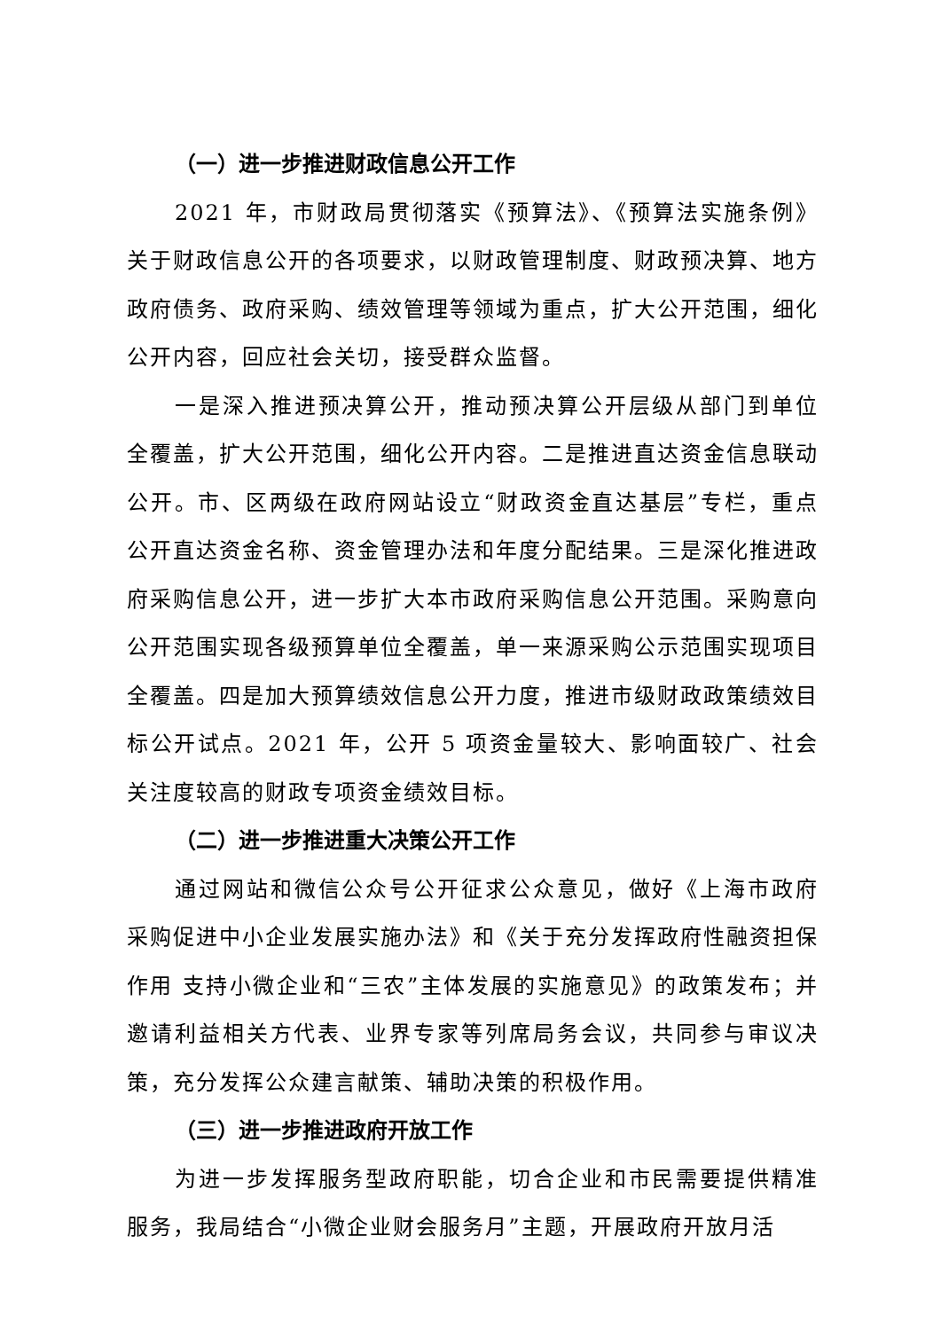（一）进一步推进财政信息公开工作
2021 年，市财政局贯彻落实《预算法》、《预算法实施条例》关于财政信息公开的各项要求，以财政管理制度、财政预决算、地方政府债务、政府采购、绩效管理等领域为重点，扩大公开范围，细化公开内容，回应社会关切，接受群众监督。
一是深入推进预决算公开，推动预决算公开层级从部门到单位全覆盖，扩大公开范围，细化公开内容。二是推进直达资金信息联动公开。市、区两级在政府网站设立“财政资金直达基层”专栏，重点公开直达资金名称、资金管理办法和年度分配结果。三是深化推进政府采购信息公开，进一步扩大本市政府采购信息公开范围。采购意向公开范围实现各级预算单位全覆盖，单一来源采购公示范围实现项目全覆盖。四是加大预算绩效信息公开力度，推进市级财政政策绩效目标公开试点。2021 年，公开 5 项资金量较大、影响面较广、社会关注度较高的财政专项资金绩效目标。
（二）进一步推进重大决策公开工作
通过网站和微信公众号公开征求公众意见，做好《上海市政府采购促进中小企业发展实施办法》和《关于充分发挥政府性融资担保作用 支持小微企业和“三农”主体发展的实施意见》的政策发布；并邀请利益相关方代表、业界专家等列席局务会议，共同参与审议决策，充分发挥公众建言献策、辅助决策的积极作用。
（三）进一步推进政府开放工作
为进一步发挥服务型政府职能，切合企业和市民需要提供精准服务，我局结合“小微企业财会服务月”主题，开展政府开放月活